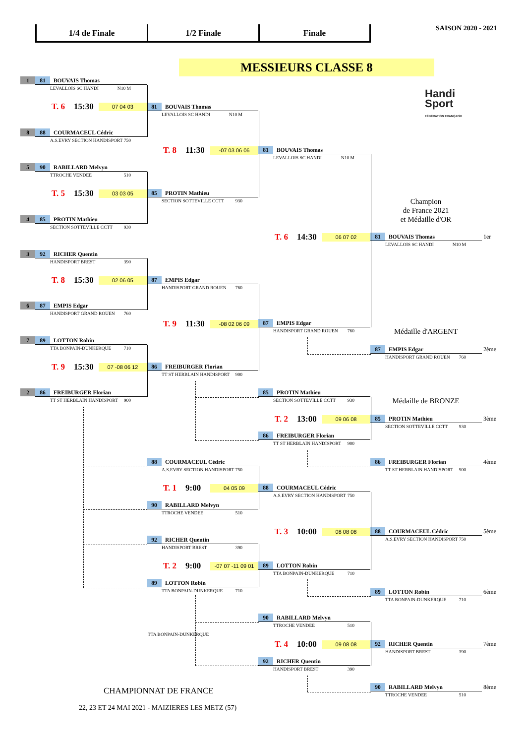1/4 de Finale
1/2 Finale
Finale
SAISON 2020 - 2021
MESSIEURS CLASSE 8
1
81 BOUVAIS Thomas
LEVALLOIS SC HANDI N10 M
Handi
Sport
FÉDÉRATION FRANÇAISE
T. 6 15:30 07 04 03
81 BOUVAIS Thomas
LEVALLOIS SC HANDI N10 M
8
88 COURMACEUL Cédric
A.S.EVRY SECTION HANDISPORT 750
T. 8 11:30 -07 03 06 06
81 BOUVAIS Thomas
LEVALLOIS SC HANDI N10 M
5
90 RABILLARD Melvyn
TTROCHE VENDEE 510
T. 5 15:30 03 03 05
85 PROTIN Mathieu
SECTION SOTTEVILLE CCTT 930
Champion
de France 2021
et Médaille d'OR
4
85 PROTIN Mathieu
SECTION SOTTEVILLE CCTT 930
T. 6 14:30 06 07 02
81 BOUVAIS Thomas
LEVALLOIS SC HANDI N10 M
1er
3
92 RICHER Quentin
HANDISPORT BREST 390
T. 8 15:30 02 06 05
87 EMPIS Edgar
HANDISPORT GRAND ROUEN 760
6
87 EMPIS Edgar
HANDISPORT GRAND ROUEN 760
T. 9 11:30 -08 02 06 09
87 EMPIS Edgar
HANDISPORT GRAND ROUEN 760
Médaille d'ARGENT
7
89 LOTTON Robin
TTA BONPAIN-DUNKERQUE 710
87 EMPIS Edgar
HANDISPORT GRAND ROUEN 760
2ème
T. 9 15:30 07 -08 06 12
86 FREIBURGER Florian
TT ST HERBLAIN HANDISPORT 900
2
86 FREIBURGER Florian
TT ST HERBLAIN HANDISPORT 900
85 PROTIN Mathieu
SECTION SOTTEVILLE CCTT 930
Médaille de BRONZE
T. 2 13:00 09 06 08
85 PROTIN Mathieu
SECTION SOTTEVILLE CCTT 930
3ème
86 FREIBURGER Florian
TT ST HERBLAIN HANDISPORT 900
88 COURMACEUL Cédric
A.S.EVRY SECTION HANDISPORT 750
86 FREIBURGER Florian
TT ST HERBLAIN HANDISPORT 900
4ème
T. 1 9:00 04 05 09
88 COURMACEUL Cédric
A.S.EVRY SECTION HANDISPORT 750
90 RABILLARD Melvyn
TTROCHE VENDEE 510
T. 3 10:00 08 08 08
88 COURMACEUL Cédric
A.S.EVRY SECTION HANDISPORT 750
5ème
92 RICHER Quentin
HANDISPORT BREST 390
T. 2 9:00 -07 07 -11 09 01
89 LOTTON Robin
TTA BONPAIN-DUNKERQUE 710
89 LOTTON Robin
TTA BONPAIN-DUNKERQUE 710
89 LOTTON Robin
TTA BONPAIN-DUNKERQUE 710
6ème
90 RABILLARD Melvyn
TTROCHE VENDEE 510
TTA BONPAIN-DUNKERQUE
T. 4 10:00 09 08 08
92 RICHER Quentin
HANDISPORT BREST 390
7ème
92 RICHER Quentin
HANDISPORT BREST 390
90 RABILLARD Melvyn
TTROCHE VENDEE 510
8ème
CHAMPIONNAT DE FRANCE
22, 23 ET 24 MAI 2021 - MAIZIERES LES METZ (57)